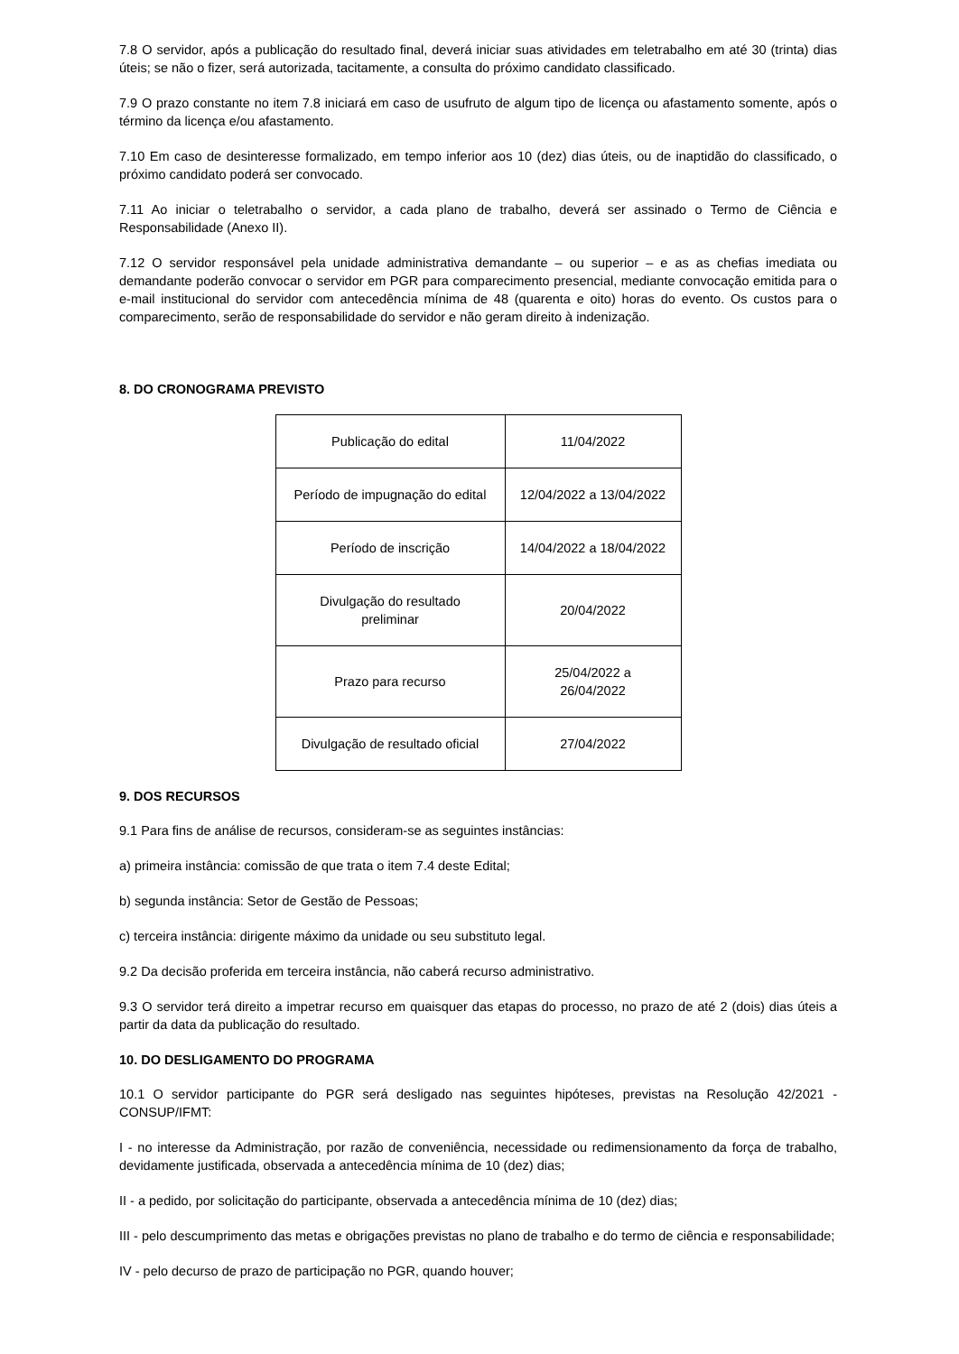7.8 O servidor, após a publicação do resultado final, deverá iniciar suas atividades em teletrabalho em até 30 (trinta) dias úteis; se não o fizer, será autorizada, tacitamente, a consulta do próximo candidato classificado.
7.9 O prazo constante no item 7.8 iniciará em caso de usufruto de algum tipo de licença ou afastamento somente, após o término da licença e/ou afastamento.
7.10 Em caso de desinteresse formalizado, em tempo inferior aos 10 (dez) dias úteis, ou de inaptidão do classificado, o próximo candidato poderá ser convocado.
7.11 Ao iniciar o teletrabalho o servidor, a cada plano de trabalho, deverá ser assinado o Termo de Ciência e Responsabilidade (Anexo II).
7.12 O servidor responsável pela unidade administrativa demandante – ou superior – e as as chefias imediata ou demandante poderão convocar o servidor em PGR para comparecimento presencial, mediante convocação emitida para o e-mail institucional do servidor com antecedência mínima de 48 (quarenta e oito) horas do evento. Os custos para o comparecimento, serão de responsabilidade do servidor e não geram direito à indenização.
8. DO CRONOGRAMA PREVISTO
| Publicação do edital | 11/04/2022 |
| Período de impugnação do edital | 12/04/2022 a 13/04/2022 |
| Período de inscrição | 14/04/2022 a 18/04/2022 |
| Divulgação do resultado preliminar | 20/04/2022 |
| Prazo para recurso | 25/04/2022 a 26/04/2022 |
| Divulgação de resultado oficial | 27/04/2022 |
9. DOS RECURSOS
9.1 Para fins de análise de recursos, consideram-se as seguintes instâncias:
a) primeira instância: comissão de que trata o item 7.4 deste Edital;
b) segunda instância: Setor de Gestão de Pessoas;
c) terceira instância: dirigente máximo da unidade ou seu substituto legal.
9.2 Da decisão proferida em terceira instância, não caberá recurso administrativo.
9.3 O servidor terá direito a impetrar recurso em quaisquer das etapas do processo, no prazo de até 2 (dois) dias úteis a partir da data da publicação do resultado.
10. DO DESLIGAMENTO DO PROGRAMA
10.1 O servidor participante do PGR será desligado nas seguintes hipóteses, previstas na Resolução 42/2021 - CONSUP/IFMT:
I - no interesse da Administração, por razão de conveniência, necessidade ou redimensionamento da força de trabalho, devidamente justificada, observada a antecedência mínima de 10 (dez) dias;
II - a pedido, por solicitação do participante, observada a antecedência mínima de 10 (dez) dias;
III - pelo descumprimento das metas e obrigações previstas no plano de trabalho e do termo de ciência e responsabilidade;
IV - pelo decurso de prazo de participação no PGR, quando houver;